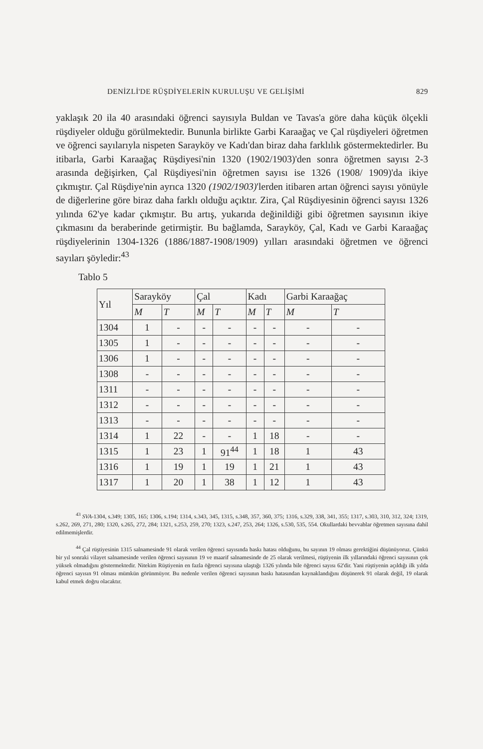DENİZLİ'DE RÜŞDİYELERİN KURULUŞU VE GELİŞİMİ 829
yaklaşık 20 ila 40 arasındaki öğrenci sayısıyla Buldan ve Tavas'a göre daha küçük ölçekli rüşdiyeler olduğu görülmektedir. Bununla birlikte Garbi Karaağaç ve Çal rüşdiyeleri öğretmen ve öğrenci sayılarıyla nispeten Sarayköy ve Kadı'dan biraz daha farklılık göstermektedirler. Bu itibarla, Garbi Karaağaç Rüşdiyesi'nin 1320 (1902/1903)'den sonra öğretmen sayısı 2-3 arasında değişirken, Çal Rüşdiyesi'nin öğretmen sayısı ise 1326 (1908/ 1909)'da ikiye çıkmıştır. Çal Rüşdiye'nin ayrıca 1320 (1902/1903)'lerden itibaren artan öğrenci sayısı yönüyle de diğerlerine göre biraz daha farklı olduğu açıktır. Zira, Çal Rüşdiyesinin öğrenci sayısı 1326 yılında 62'ye kadar çıkmıştır. Bu artış, yukarıda değinildiği gibi öğretmen sayısının ikiye çıkmasını da beraberinde getirmiştir. Bu bağlamda, Sarayköy, Çal, Kadı ve Garbi Karaağaç rüşdiyelerinin 1304-1326 (1886/1887-1908/1909) yılları arasındaki öğretmen ve öğrenci sayıları şöyledir:<sup>43</sup>
Tablo 5
| Yıl | Sarayköy | | Çal | | Kadı | | Garbi Karaağaç | |
| --- | --- | --- | --- | --- | --- | --- | --- | --- |
| | M | T | M | T | M | T | M | T |
| 1304 | 1 | - | - | - | - | - | - | - |
| 1305 | 1 | - | - | - | - | - | - | - |
| 1306 | 1 | - | - | - | - | - | - | - |
| 1308 | - | - | - | - | - | - | - | - |
| 1311 | - | - | - | - | - | - | - | - |
| 1312 | - | - | - | - | - | - | - | - |
| 1313 | - | - | - | - | - | - | - | - |
| 1314 | 1 | 22 | - | - | 1 | 18 | - | - |
| 1315 | 1 | 23 | 1 | 91<sup>44</sup> | 1 | 18 | 1 | 43 |
| 1316 | 1 | 19 | 1 | 19 | 1 | 21 | 1 | 43 |
| 1317 | 1 | 20 | 1 | 38 | 1 | 12 | 1 | 43 |
<sup>43</sup> SVA-1304, s.349; 1305, 165; 1306, s.194; 1314, s.343, 345, 1315, s.348, 357, 360, 375; 1316, s.329, 338, 341, 355; 1317, s.303, 310, 312, 324; 1319, s.262, 269, 271, 280; 1320, s.265, 272, 284; 1321, s.253, 259, 270; 1323, s.247, 253, 264; 1326, s.530, 535, 554. Okullardaki bevvablar öğretmen sayısına dahil edilmemişlerdir.
<sup>44</sup> Çal rüştiyesinin 1315 salnamesinde 91 olarak verilen öğrenci sayısında baskı hatası olduğunu, bu sayının 19 olması gerektiğini düşünüyoruz. Çünkü bir yıl sonraki vilayet salnamesinde verilen öğrenci sayısının 19 ve maarif salnamesinde de 25 olarak verilmesi, rüştiyenin ilk yıllarındaki öğrenci sayısının çok yüksek olmadığını göstermektedir. Nitekim Rüştiyenin en fazla öğrenci sayısına ulaştığı 1326 yılında bile öğrenci sayısı 62'dir. Yani rüştiyenin açıldığı ilk yılda öğrenci sayısın 91 olması mümkün görünmüyor. Bu nedenle verilen öğrenci sayısının baskı hatasından kaynaklandığını düşünerek 91 olarak değil, 19 olarak kabul etmek doğru olacaktır.